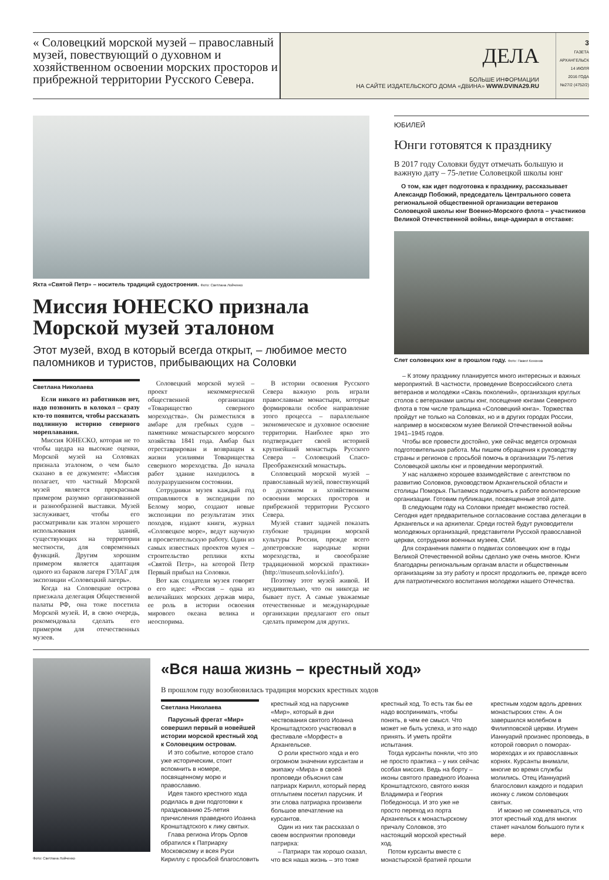« Соловецкий морской музей – православный музей, повествующий о духовном и хозяйственном освоении морских просторов и прибрежной территории Русского Севера.
ДЕЛА
БОЛЬШЕ ИНФОРМАЦИИ
НА САЙТЕ ИЗДАТЕЛЬСКОГО ДОМА «ДВИНА» WWW.DVINA29.RU
3
ГАЗЕТА
АРХАНГЕЛЬСК
14 ИЮЛЯ
2016 ГОДА
№27/2 (4752/2)
Яхта «Святой Петр» – носитель традиций судостроения. Фото: Светлана Лойченко
Миссия ЮНЕСКО признала Морской музей эталоном
Этот музей, вход в который всегда открыт, – любимое место паломников и туристов, прибывающих на Соловки
Светлана Николаева
Если никого из работников нет, надо позвонить в колокол – сразу кто-то появится, чтобы рассказать подлинную историю северного мореплавания.
Миссия ЮНЕСКО, которая не то чтобы щедра на высокие оценки, Морской музей на Соловках признала эталоном, о чем было сказано в ее документе: «Миссия полагает, что частный Морской музей является прекрасным примером разумно организованной и разнообразной выставки. Музей заслуживает, чтобы его рассматривали как эталон хорошего использования зданий, существующих на территории местности, для современных функций. Другим хорошим примером является адаптация одного из бараков лагеря ГУЛАГ для экспозиции «Соловецкий лагерь».
Когда на Соловецкие острова приезжала делегация Общественной палаты РФ, она тоже посетила Морской музей. И, в свою очередь, рекомендовала сделать его примером для отечественных музеев.
Соловецкий морской музей – проект некоммерческой общественной организации «Товарищество северного мореходства». Он разместился в амбаре для гребных судов – памятнике монастырского морского хозяйства 1841 года. Амбар был отреставрирован и возвращен к жизни усилиями Товарищества северного мореходства. До начала работ здание находилось в полуразрушенном состоянии.
Сотрудники музея каждый год отправляются в экспедиции по Белому морю, создают новые экспозиции по результатам этих походов, издают книги, журнал «Соловецкое море», ведут научную и просветительскую работу. Один из самых известных проектов музея – строительство реплики яхты «Святой Петр», на которой Петр Первый прибыл на Соловки.
Вот как создатели музея говорят о его идее: «Россия – одна из величайших морских держав мира, ее роль в истории освоения мирового океана велика и неоспорима.
В истории освоения Русского Севера важную роль играли православные монастыри, которые формировали особое направление этого процесса – параллельное экономическое и духовное освоение территории. Наиболее ярко это подтверждает своей историей крупнейший монастырь Русского Севера – Соловецкий Спасо-Преображенский монастырь.
Соловецкий морской музей – православный музей, повествующий о духовном и хозяйственном освоении морских просторов и прибрежной территории Русского Севера.
Музей ставит задачей показать глубокие традиции морской культуры России, прежде всего допетровские народные корни мореходства, и своеобразие традиционной морской практики» (http://museum.solovki.info/).
Поэтому этот музей живой. И неудивительно, что он никогда не бывает пуст. А самые уважаемые отечественные и международные организации предлагают его опыт сделать примером для других.
ЮБИЛЕЙ
Юнги готовятся к празднику
В 2017 году Соловки будут отмечать большую и важную дату – 75-летие Соловецкой школы юнг
О том, как идет подготовка к празднику, рассказывает Александр Побожий, председатель Центрального совета региональной общественной организации ветеранов Соловецкой школы юнг Военно-Морского флота – участников Великой Отечественной войны, вице-адмирал в отставке:
Слет соловецких юнг в прошлом году. Фото: Павел Кононов
– К этому празднику планируется много интересных и важных мероприятий. В частности, проведение Всероссийского слета ветеранов и молодежи «Связь поколений», организация круглых столов с ветеранами школы юнг, посещение юнгами Северного флота в том числе тральщика «Соловецкий юнга». Торжества пройдут не только на Соловках, но и в других городах России, например в московском музее Великой Отечественной войны 1941–1945 годов.
Чтобы все провести достойно, уже сейчас ведется огромная подготовительная работа. Мы пишем обращения к руководству страны и регионов с просьбой помочь в организации 75-летия Соловецкой школы юнг и проведении мероприятий.
У нас налажено хорошее взаимодействие с агентством по развитию Соловков, руководством Архангельской области и столицы Поморья. Пытаемся подключить к работе волонтерские организации. Готовим публикации, посвященные этой дате.
В следующем году на Соловки приедет множество гостей. Сегодня идет предварительное согласование состава делегации в Архангельск и на архипелаг. Среди гостей будут руководители молодежных организаций, представители Русской православной церкви, сотрудники военных музеев, СМИ.
Для сохранения памяти о подвигах соловецких юнг в годы Великой Отечественной войны сделано уже очень многое. Юнги благодарны региональным органам власти и общественным организациям за эту работу и просят продолжить ее, прежде всего для патриотического воспитания молодежи нашего Отечества.
Фото: Светлана Лойченко
«Вся наша жизнь – крестный ход»
В прошлом году возобновилась традиция морских крестных ходов
Светлана Николаева
Парусный фрегат «Мир» совершил первый в новейшей истории морской крестный ход к Соловецким островам.
И это событие, которое стало уже историческим, стоит вспомнить в номере, посвященному морю и православию.
Идея такого крестного хода родилась в дни подготовки к празднованию 25-летия причисления праведного Иоанна Кронштадтского к лику святых.
Глава региона Игорь Орлов обратился к Патриарху Московскому и всея Руси Кириллу с просьбой благословить крестный ход на паруснике «Мир», который в дни чествования святого Иоанна Кронштадтского участвовал в фестивале «Морфест» в Архангельске.
О роли крестного хода и его огромном значении курсантам и экипажу «Мира» в своей проповеди объяснил сам патриарх Кирилл, который перед отплытием посетил парусник. И эти слова патриарха произвели большое впечатление на курсантов.
Один из них так рассказал о своем восприятии проповеди патрирха:
– Патриарх так хорошо сказал, что вся наша жизнь – это тоже крестный ход. То есть так бы ее надо воспринимать, чтобы понять, в чем ее смысл. Что может не быть успеха, и это надо принять. И уметь пройти испытания.
Тогда курсанты поняли, что это не просто практика – у них сейчас особая миссия. Ведь на борту – иконы святого праведного Иоанна Кронштадтского, святого князя Владимира и Георгия Победоносца. И это уже не просто переход из порта Архангельск к монастырскому причалу Соловков, это настоящий морской крестный ход.
Потом курсанты вместе с монастырской братией прошли крестным ходом вдоль древних монастырских стен. А он завершился молебном в Филипповской церкви. Игумен Ианнуарий произнес проповедь, в которой говорил о поморах-мореходах и их православных корнях. Курсанты внимали, многие во время службы молились. Отец Ианнуарий благословил каждого и подарил иконку с ликом соловецких святых.
И можно не сомневаться, что этот крестный ход для многих станет началом большого пути к вере.